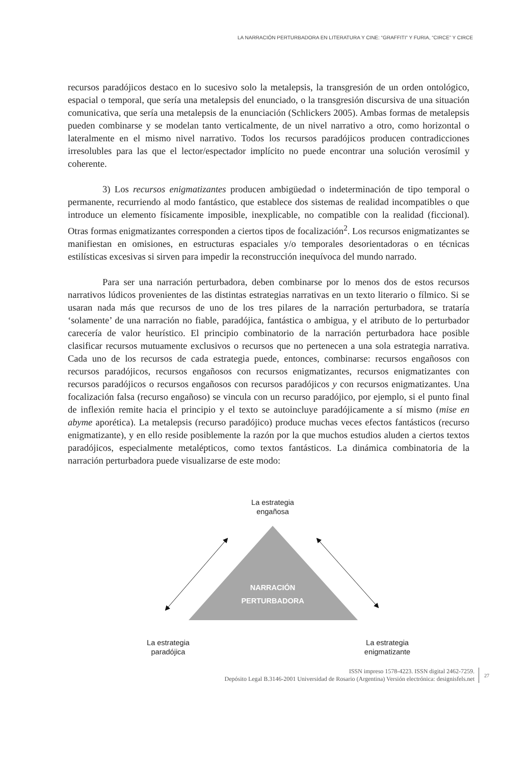LA NARRACIÓN PERTURBADORA EN LITERATURA Y CINE: “GRAFFITI” Y FURIA, “CIRCE” Y CIRCE
recursos paradójicos destaco en lo sucesivo solo la metalepsis, la transgresión de un orden ontológico, espacial o temporal, que sería una metalepsis del enunciado, o la transgresión discursiva de una situación comunicativa, que sería una metalepsis de la enunciación (Schlickers 2005). Ambas formas de metalepsis pueden combinarse y se modelan tanto verticalmente, de un nivel narrativo a otro, como horizontal o lateralmente en el mismo nivel narrativo. Todos los recursos paradójicos producen contradicciones irresolubles para las que el lector/espectador implícito no puede encontrar una solución verosímil y coherente.
3) Los recursos enigmatizantes producen ambigüedad o indeterminación de tipo temporal o permanente, recurriendo al modo fantástico, que establece dos sistemas de realidad incompatibles o que introduce un elemento físicamente imposible, inexplicable, no compatible con la realidad (ficcional). Otras formas enigmatizantes corresponden a ciertos tipos de focalización<sup>2</sup>. Los recursos enigmatizantes se manifiestan en omisiones, en estructuras espaciales y/o temporales desorientadoras o en técnicas estilísticas excesivas si sirven para impedir la reconstrucción inequívoca del mundo narrado.
Para ser una narración perturbadora, deben combinarse por lo menos dos de estos recursos narrativos lúdicos provenientes de las distintas estrategias narrativas en un texto literario o fílmico. Si se usaran nada más que recursos de uno de los tres pilares de la narración perturbadora, se trataría ‘solamente’ de una narración no fiable, paradójica, fantástica o ambigua, y el atributo de lo perturbador carecería de valor heurístico. El principio combinatorio de la narración perturbadora hace posible clasificar recursos mutuamente exclusivos o recursos que no pertenecen a una sola estrategia narrativa. Cada uno de los recursos de cada estrategia puede, entonces, combinarse: recursos engañosos con recursos paradójicos, recursos engañosos con recursos enigmatizantes, recursos enigmatizantes con recursos paradójicos o recursos engañosos con recursos paradójicos y con recursos enigmatizantes. Una focalización falsa (recurso engañoso) se vincula con un recurso paradójico, por ejemplo, si el punto final de inflexión remite hacia el principio y el texto se autoincluye paradójicamente a sí mismo (mise en abyme aporética). La metalepsis (recurso paradójico) produce muchas veces efectos fantásticos (recurso enigmatizante), y en ello reside posiblemente la razón por la que muchos estudios aluden a ciertos textos paradójicos, especialmente metalépticos, como textos fantásticos. La dinámica combinatoria de la narración perturbadora puede visualizarse de este modo:
La estrategia
engañosa
NARRACIÓN
PERTURBADORA
La estrategia
paradójica
La estrategia
enigmatizante
ISSN impreso 1578-4223. ISSN digital 2462-7259.
Depósito Legal B.3146-2001 Universidad de Rosario (Argentina) Versión electrónica: designisfels.net
27